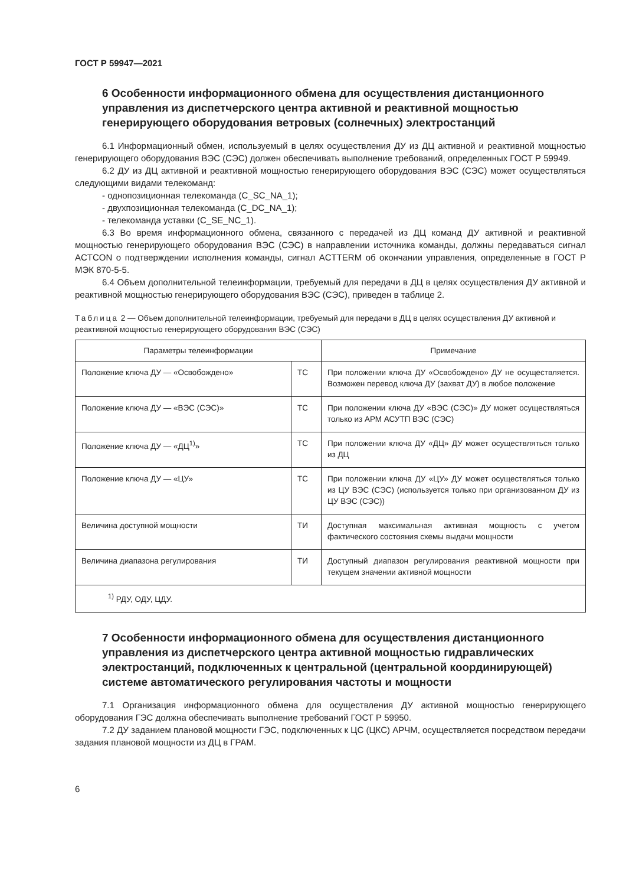ГОСТ Р 59947—2021
6 Особенности информационного обмена для осуществления дистанционного управления из диспетчерского центра активной и реактивной мощностью генерирующего оборудования ветровых (солнечных) электростанций
6.1 Информационный обмен, используемый в целях осуществления ДУ из ДЦ активной и реактивной мощностью генерирующего оборудования ВЭС (СЭС) должен обеспечивать выполнение требований, определенных ГОСТ Р 59949.
6.2 ДУ из ДЦ активной и реактивной мощностью генерирующего оборудования ВЭС (СЭС) может осуществляться следующими видами телекоманд:
- однопозиционная телекоманда (C_SC_NA_1);
- двухпозиционная телекоманда (C_DC_NA_1);
- телекоманда уставки (C_SE_NC_1).
6.3 Во время информационного обмена, связанного с передачей из ДЦ команд ДУ активной и реактивной мощностью генерирующего оборудования ВЭС (СЭС) в направлении источника команды, должны передаваться сигнал ACTCON о подтверждении исполнения команды, сигнал ACTTERM об окончании управления, определенные в ГОСТ Р МЭК 870-5-5.
6.4 Объем дополнительной телеинформации, требуемый для передачи в ДЦ в целях осуществления ДУ активной и реактивной мощностью генерирующего оборудования ВЭС (СЭС), приведен в таблице 2.
Таблица 2 — Объем дополнительной телеинформации, требуемый для передачи в ДЦ в целях осуществления ДУ активной и реактивной мощностью генерирующего оборудования ВЭС (СЭС)
| Параметры телеинформации | | Примечание |
| --- | --- | --- |
| Положение ключа ДУ — «Освобождено» | ТС | При положении ключа ДУ «Освобождено» ДУ не осуществляется. Возможен перевод ключа ДУ (захват ДУ) в любое положение |
| Положение ключа ДУ — «ВЭС (СЭС)» | ТС | При положении ключа ДУ «ВЭС (СЭС)» ДУ может осуществляться только из АРМ АСУТП ВЭС (СЭС) |
| Положение ключа ДУ — «ДЦ<sup>1)</sup>» | ТС | При положении ключа ДУ «ДЦ» ДУ может осуществляться только из ДЦ |
| Положение ключа ДУ — «ЦУ» | ТС | При положении ключа ДУ «ЦУ» ДУ может осуществляться только из ЦУ ВЭС (СЭС) (используется только при организованном ДУ из ЦУ ВЭС (СЭС)) |
| Величина доступной мощности | ТИ | Доступная максимальная активная мощность с учетом фактического состояния схемы выдачи мощности |
| Величина диапазона регулирования | ТИ | Доступный диапазон регулирования реактивной мощности при текущем значении активной мощности |
| <sup>1)</sup> РДУ, ОДУ, ЦДУ. | | |
7 Особенности информационного обмена для осуществления дистанционного управления из диспетчерского центра активной мощностью гидравлических электростанций, подключенных к центральной (центральной координирующей) системе автоматического регулирования частоты и мощности
7.1 Организация информационного обмена для осуществления ДУ активной мощностью генерирующего оборудования ГЭС должна обеспечивать выполнение требований ГОСТ Р 59950.
7.2 ДУ заданием плановой мощности ГЭС, подключенных к ЦС (ЦКС) АРЧМ, осуществляется посредством передачи задания плановой мощности из ДЦ в ГРАМ.
6